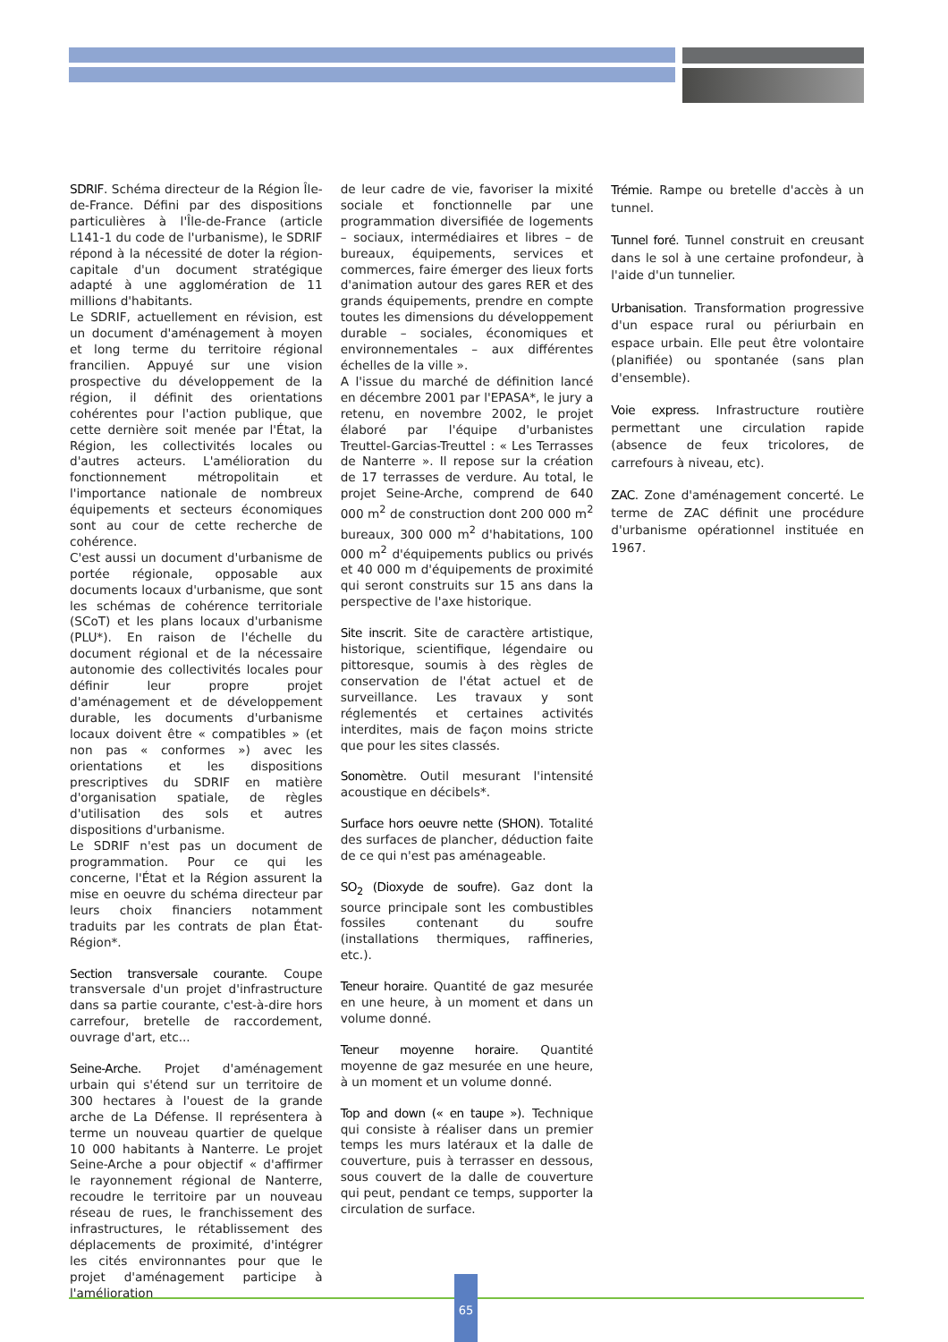SDRIF. Schéma directeur de la Région Île-de-France. Défini par des dispositions particulières à l'Île-de-France (article L141-1 du code de l'urbanisme), le SDRIF répond à la nécessité de doter la région-capitale d'un document stratégique adapté à une agglomération de 11 millions d'habitants.
Le SDRIF, actuellement en révision, est un document d'aménagement à moyen et long terme du territoire régional francilien. Appuyé sur une vision prospective du développement de la région, il définit des orientations cohérentes pour l'action publique, que cette dernière soit menée par l'État, la Région, les collectivités locales ou d'autres acteurs. L'amélioration du fonctionnement métropolitain et l'importance nationale de nombreux équipements et secteurs économiques sont au cour de cette recherche de cohérence.
C'est aussi un document d'urbanisme de portée régionale, opposable aux documents locaux d'urbanisme, que sont les schémas de cohérence territoriale (SCoT) et les plans locaux d'urbanisme (PLU*). En raison de l'échelle du document régional et de la nécessaire autonomie des collectivités locales pour définir leur propre projet d'aménagement et de développement durable, les documents d'urbanisme locaux doivent être « compatibles » (et non pas « conformes ») avec les orientations et les dispositions prescriptives du SDRIF en matière d'organisation spatiale, de règles d'utilisation des sols et autres dispositions d'urbanisme.
Le SDRIF n'est pas un document de programmation. Pour ce qui les concerne, l'État et la Région assurent la mise en oeuvre du schéma directeur par leurs choix financiers notamment traduits par les contrats de plan État-Région*.
Section transversale courante. Coupe transversale d'un projet d'infrastructure dans sa partie courante, c'est-à-dire hors carrefour, bretelle de raccordement, ouvrage d'art, etc...
Seine-Arche. Projet d'aménagement urbain qui s'étend sur un territoire de 300 hectares à l'ouest de la grande arche de La Défense. Il représentera à terme un nouveau quartier de quelque 10 000 habitants à Nanterre. Le projet Seine-Arche a pour objectif « d'affirmer le rayonnement régional de Nanterre, recoudre le territoire par un nouveau réseau de rues, le franchissement des infrastructures, le rétablissement des déplacements de proximité, d'intégrer les cités environnantes pour que le projet d'aménagement participe à l'amélioration
de leur cadre de vie, favoriser la mixité sociale et fonctionnelle par une programmation diversifiée de logements – sociaux, intermédiaires et libres – de bureaux, équipements, services et commerces, faire émerger des lieux forts d'animation autour des gares RER et des grands équipements, prendre en compte toutes les dimensions du développement durable – sociales, économiques et environnementales – aux différentes échelles de la ville ».
A l'issue du marché de définition lancé en décembre 2001 par l'EPASA*, le jury a retenu, en novembre 2002, le projet élaboré par l'équipe d'urbanistes Treuttel-Garcias-Treuttel : « Les Terrasses de Nanterre ». Il repose sur la création de 17 terrasses de verdure. Au total, le projet Seine-Arche, comprend de 640 000 m<sup>2</sup> de construction dont 200 000 m<sup>2</sup> bureaux, 300 000 m<sup>2</sup> d'habitations, 100 000 m<sup>2</sup> d'équipements publics ou privés et 40 000 m d'équipements de proximité qui seront construits sur 15 ans dans la perspective de l'axe historique.
Site inscrit. Site de caractère artistique, historique, scientifique, légendaire ou pittoresque, soumis à des règles de conservation de l'état actuel et de surveillance. Les travaux y sont réglementés et certaines activités interdites, mais de façon moins stricte que pour les sites classés.
Sonomètre. Outil mesurant l'intensité acoustique en décibels*.
Surface hors oeuvre nette (SHON). Totalité des surfaces de plancher, déduction faite de ce qui n'est pas aménageable.
SO<sub>2</sub> (Dioxyde de soufre). Gaz dont la source principale sont les combustibles fossiles contenant du soufre (installations thermiques, raffineries, etc.).
Teneur horaire. Quantité de gaz mesurée en une heure, à un moment et dans un volume donné.
Teneur moyenne horaire. Quantité moyenne de gaz mesurée en une heure, à un moment et un volume donné.
Top and down (« en taupe »). Technique qui consiste à réaliser dans un premier temps les murs latéraux et la dalle de couverture, puis à terrasser en dessous, sous couvert de la dalle de couverture qui peut, pendant ce temps, supporter la circulation de surface.
Trémie. Rampe ou bretelle d'accès à un tunnel.
Tunnel foré. Tunnel construit en creusant dans le sol à une certaine profondeur, à l'aide d'un tunnelier.
Urbanisation. Transformation progressive d'un espace rural ou périurbain en espace urbain. Elle peut être volontaire (planifiée) ou spontanée (sans plan d'ensemble).
Voie express. Infrastructure routière permettant une circulation rapide (absence de feux tricolores, de carrefours à niveau, etc).
ZAC. Zone d'aménagement concerté. Le terme de ZAC définit une procédure d'urbanisme opérationnel instituée en 1967.
65